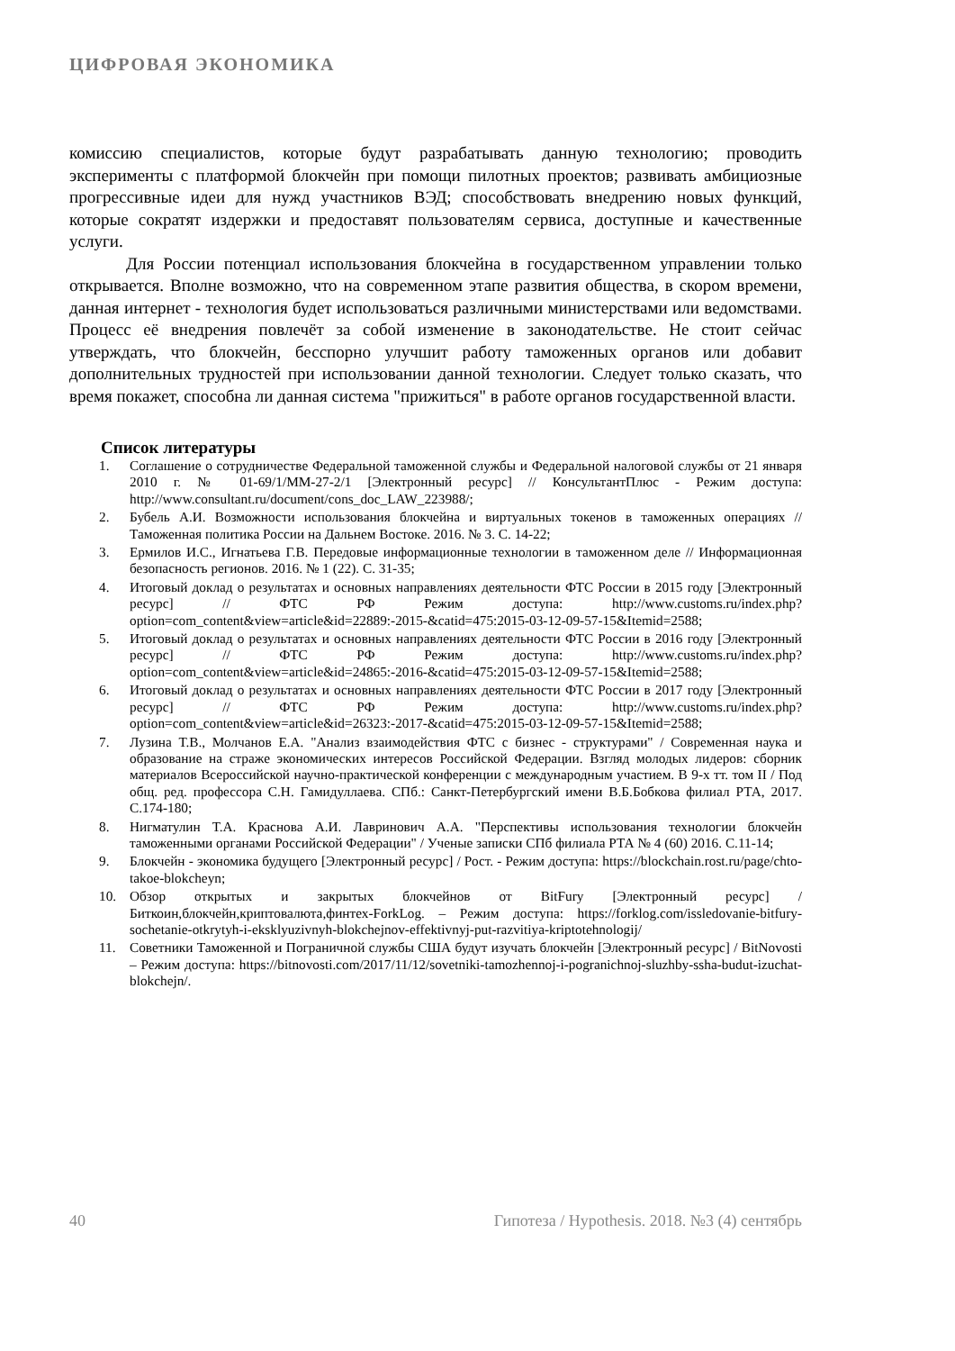ЦИФРОВАЯ ЭКОНОМИКА
комиссию специалистов, которые будут разрабатывать данную технологию; проводить эксперименты с платформой блокчейн при помощи пилотных проектов; развивать амбициозные прогрессивные идеи для нужд участников ВЭД; способствовать внедрению новых функций, которые сократят издержки и предоставят пользователям сервиса, доступные и качественные услуги.
Для России потенциал использования блокчейна в государственном управлении только открывается. Вполне возможно, что на современном этапе развития общества, в скором времени, данная интернет - технология будет использоваться различными министерствами или ведомствами. Процесс её внедрения повлечёт за собой изменение в законодательстве. Не стоит сейчас утверждать, что блокчейн, бесспорно улучшит работу таможенных органов или добавит дополнительных трудностей при использовании данной технологии. Следует только сказать, что время покажет, способна ли данная система "прижиться" в работе органов государственной власти.
Список литературы
1. Соглашение о сотрудничестве Федеральной таможенной службы и Федеральной налоговой службы от 21 января 2010 г. № 01-69/1/ММ-27-2/1 [Электронный ресурс] // КонсультантПлюс - Режим доступа: http://www.consultant.ru/document/cons_doc_LAW_223988/;
2. Бубель А.И. Возможности использования блокчейна и виртуальных токенов в таможенных операциях // Таможенная политика России на Дальнем Востоке. 2016. № 3. С. 14-22;
3. Ермилов И.С., Игнатьева Г.В. Передовые информационные технологии в таможенном деле // Информационная безопасность регионов. 2016. № 1 (22). С. 31-35;
4. Итоговый доклад о результатах и основных направлениях деятельности ФТС России в 2015 году [Электронный ресурс] // ФТС РФ Режим доступа: http://www.customs.ru/index.php?option=com_content&view=article&id=22889:-2015-&catid=475:2015-03-12-09-57-15&Itemid=2588;
5. Итоговый доклад о результатах и основных направлениях деятельности ФТС России в 2016 году [Электронный ресурс] // ФТС РФ Режим доступа: http://www.customs.ru/index.php?option=com_content&view=article&id=24865:-2016-&catid=475:2015-03-12-09-57-15&Itemid=2588;
6. Итоговый доклад о результатах и основных направлениях деятельности ФТС России в 2017 году [Электронный ресурс] // ФТС РФ Режим доступа: http://www.customs.ru/index.php?option=com_content&view=article&id=26323:-2017-&catid=475:2015-03-12-09-57-15&Itemid=2588;
7. Лузина Т.В., Молчанов Е.А. "Анализ взаимодействия ФТС с бизнес - структурами" / Современная наука и образование на страже экономических интересов Российской Федерации. Взгляд молодых лидеров: сборник материалов Всероссийской научно-практической конференции с международным участием. В 9-х тт. том II / Под общ. ред. профессора С.Н. Гамидуллаева. СПб.: Санкт-Петербургский имени В.Б.Бобкова филиал РТА, 2017. С.174-180;
8. Нигматулин Т.А. Краснова А.И. Лавринович А.А. "Перспективы использования технологии блокчейн таможенными органами Российской Федерации" / Ученые записки СПб филиала РТА № 4 (60) 2016. С.11-14;
9. Блокчейн - экономика будущего [Электронный ресурс] / Рост. - Режим доступа: https://blockchain.rost.ru/page/chto-takoe-blokcheyn;
10. Обзор открытых и закрытых блокчейнов от BitFury [Электронный ресурс] / Биткоин,блокчейн,криптовалюта,финтех-ForkLog. – Режим доступа: https://forklog.com/issledovanie-bitfury-sochetanie-otkrytyh-i-eksklyuzivnyh-blokchejnov-effektivnyj-put-razvitiya-kriptotehnologij/
11. Советники Таможенной и Пограничной службы США будут изучать блокчейн [Электронный ресурс] / BitNovosti – Режим доступа: https://bitnovosti.com/2017/11/12/sovetniki-tamozhennoj-i-pogranichnoj-sluzhby-ssha-budut-izuchat-blokchejn/.
40 Гипотеза / Hypothesis. 2018. №3 (4) сентябрь